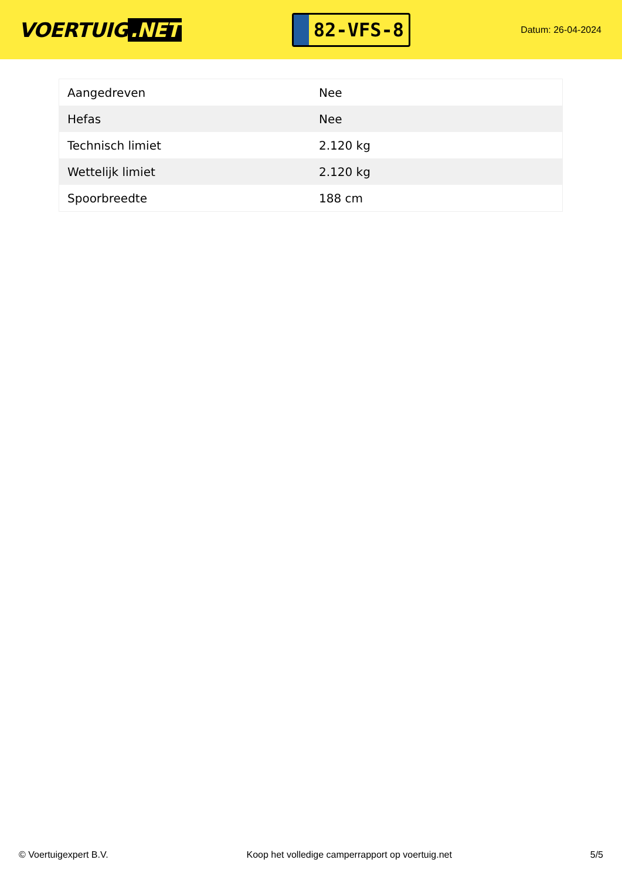VOERTUIG.NET
82-VFS-8
Datum: 26-04-2024
| Aangedreven | Nee |
| Hefas | Nee |
| Technisch limiet | 2.120 kg |
| Wettelijk limiet | 2.120 kg |
| Spoorbreedte | 188 cm |
© Voertuigexpert B.V. Koop het volledige camperrapport op voertuig.net 5/5